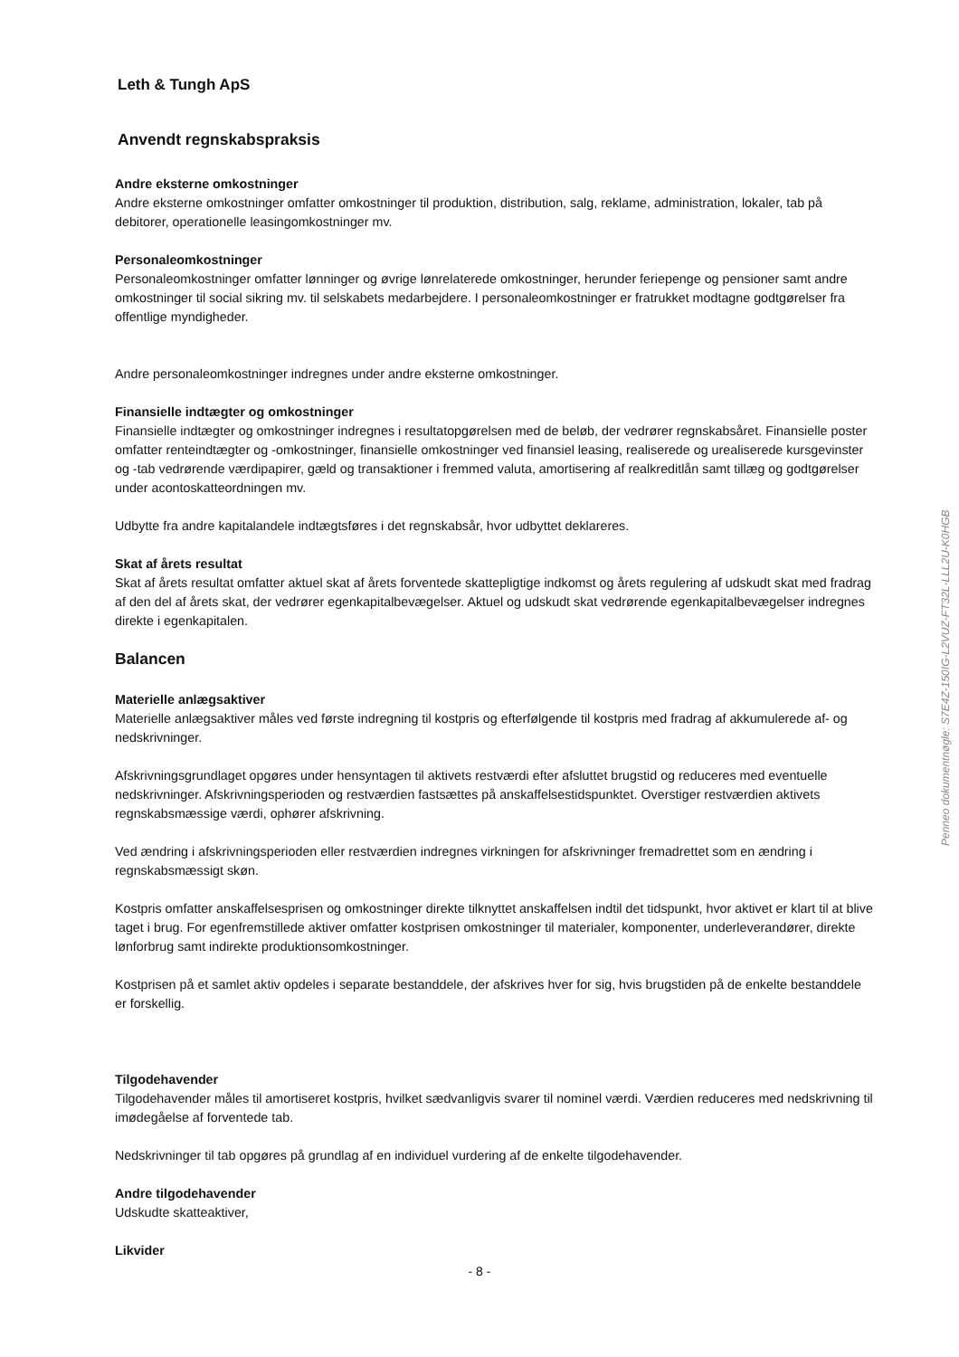Leth & Tungh ApS
Anvendt regnskabspraksis
Andre eksterne omkostninger
Andre eksterne omkostninger omfatter omkostninger til produktion, distribution, salg, reklame, administration, lokaler, tab på debitorer, operationelle leasingomkostninger mv.
Personaleomkostninger
Personaleomkostninger omfatter lønninger og øvrige lønrelaterede omkostninger, herunder feriepenge og pensioner samt andre omkostninger til social sikring mv. til selskabets medarbejdere. I personaleomkostninger er fratrukket modtagne godtgørelser fra offentlige myndigheder.
Andre personaleomkostninger indregnes under andre eksterne omkostninger.
Finansielle indtægter og omkostninger
Finansielle indtægter og omkostninger indregnes i resultatopgørelsen med de beløb, der vedrører regnskabsåret. Finansielle poster omfatter renteindtægter og -omkostninger, finansielle omkostninger ved finansiel leasing, realiserede og urealiserede kursgevinster og -tab vedrørende værdipapirer, gæld og transaktioner i fremmed valuta, amortisering af realkreditlån samt tillæg og godtgørelser under acontoskatteordningen mv.
Udbytte fra andre kapitalandele indtægtsføres i det regnskabsår, hvor udbyttet deklareres.
Skat af årets resultat
Skat af årets resultat omfatter aktuel skat af årets forventede skattepligtige indkomst og årets regulering af udskudt skat med fradrag af den del af årets skat, der vedrører egenkapitalbevægelser. Aktuel og udskudt skat vedrørende egenkapitalbevægelser indregnes direkte i egenkapitalen.
Balancen
Materielle anlægsaktiver
Materielle anlægsaktiver måles ved første indregning til kostpris og efterfølgende til kostpris med fradrag af akkumulerede af- og nedskrivninger.
Afskrivningsgrundlaget opgøres under hensyntagen til aktivets restværdi efter afsluttet brugstid og reduceres med eventuelle nedskrivninger. Afskrivningsperioden og restværdien fastsættes på anskaffelsestidspunktet. Overstiger restværdien aktivets regnskabsmæssige værdi, ophører afskrivning.
Ved ændring i afskrivningsperioden eller restværdien indregnes virkningen for afskrivninger fremadrettet som en ændring i regnskabsmæssigt skøn.
Kostpris omfatter anskaffelsesprisen og omkostninger direkte tilknyttet anskaffelsen indtil det tidspunkt, hvor aktivet er klart til at blive taget i brug. For egenfremstillede aktiver omfatter kostprisen omkostninger til materialer, komponenter, underleverandører, direkte lønforbrug samt indirekte produktionsomkostninger.
Kostprisen på et samlet aktiv opdeles i separate bestanddele, der afskrives hver for sig, hvis brugstiden på de enkelte bestanddele er forskellig.
Tilgodehavender
Tilgodehavender måles til amortiseret kostpris, hvilket sædvanligvis svarer til nominel værdi. Værdien reduceres med nedskrivning til imødegåelse af forventede tab.
Nedskrivninger til tab opgøres på grundlag af en individuel vurdering af de enkelte tilgodehavender.
Andre tilgodehavender
Udskudte skatteaktiver,
Likvider
- 8 -
Penneo dokumentnøgle: S7E4Z-150IG-L2VUZ-FT32L-LLL2U-K0HGB